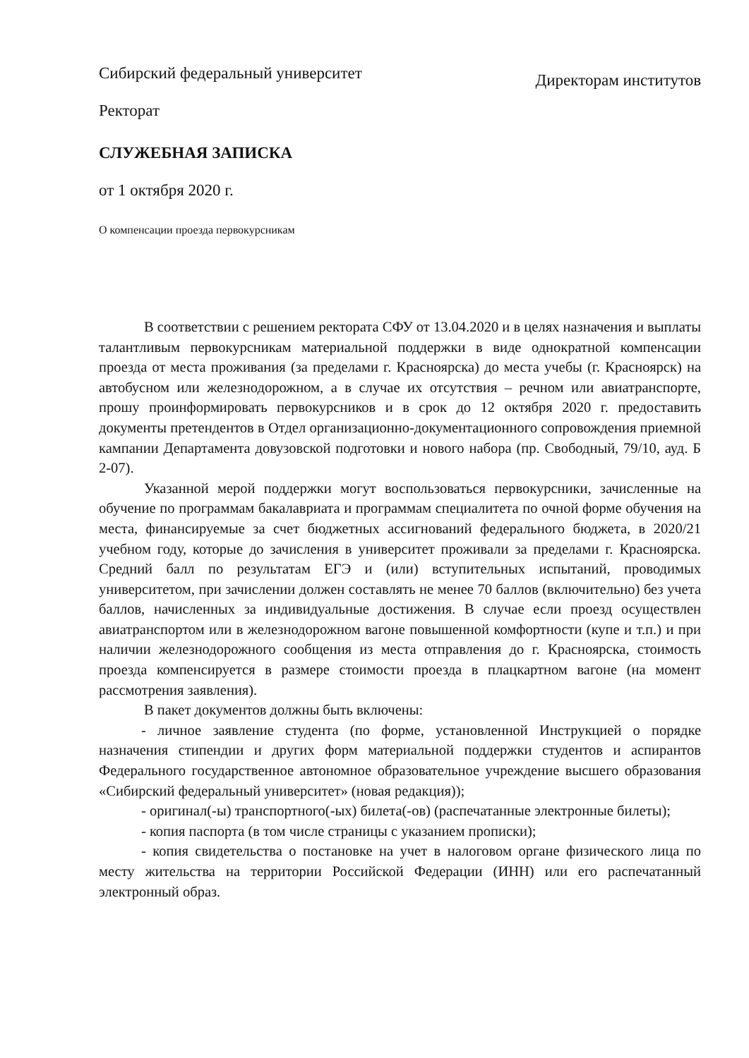Сибирский федеральный университет
Директорам институтов
Ректорат
СЛУЖЕБНАЯ ЗАПИСКА
от 1 октября 2020 г.
О компенсации проезда первокурсникам
В соответствии с решением ректората СФУ от 13.04.2020 и в целях назначения и выплаты талантливым первокурсникам материальной поддержки в виде однократной компенсации проезда от места проживания (за пределами г. Красноярска) до места учебы (г. Красноярск) на автобусном или железнодорожном, а в случае их отсутствия – речном или авиатранспорте, прошу проинформировать первокурсников и в срок до 12 октября 2020 г. предоставить документы претендентов в Отдел организационно-документационного сопровождения приемной кампании Департамента довузовской подготовки и нового набора (пр. Свободный, 79/10, ауд. Б 2-07).
Указанной мерой поддержки могут воспользоваться первокурсники, зачисленные на обучение по программам бакалавриата и программам специалитета по очной форме обучения на места, финансируемые за счет бюджетных ассигнований федерального бюджета, в 2020/21 учебном году, которые до зачисления в университет проживали за пределами г. Красноярска. Средний балл по результатам ЕГЭ и (или) вступительных испытаний, проводимых университетом, при зачислении должен составлять не менее 70 баллов (включительно) без учета баллов, начисленных за индивидуальные достижения. В случае если проезд осуществлен авиатранспортом или в железнодорожном вагоне повышенной комфортности (купе и т.п.) и при наличии железнодорожного сообщения из места отправления до г. Красноярска, стоимость проезда компенсируется в размере стоимости проезда в плацкартном вагоне (на момент рассмотрения заявления).
В пакет документов должны быть включены:
- личное заявление студента (по форме, установленной Инструкцией о порядке назначения стипендии и других форм материальной поддержки студентов и аспирантов Федерального государственное автономное образовательное учреждение высшего образования «Сибирский федеральный университет» (новая редакция));
- оригинал(-ы) транспортного(-ых) билета(-ов) (распечатанные электронные билеты);
- копия паспорта (в том числе страницы с указанием прописки);
- копия свидетельства о постановке на учет в налоговом органе физического лица по месту жительства на территории Российской Федерации (ИНН) или его распечатанный электронный образ.